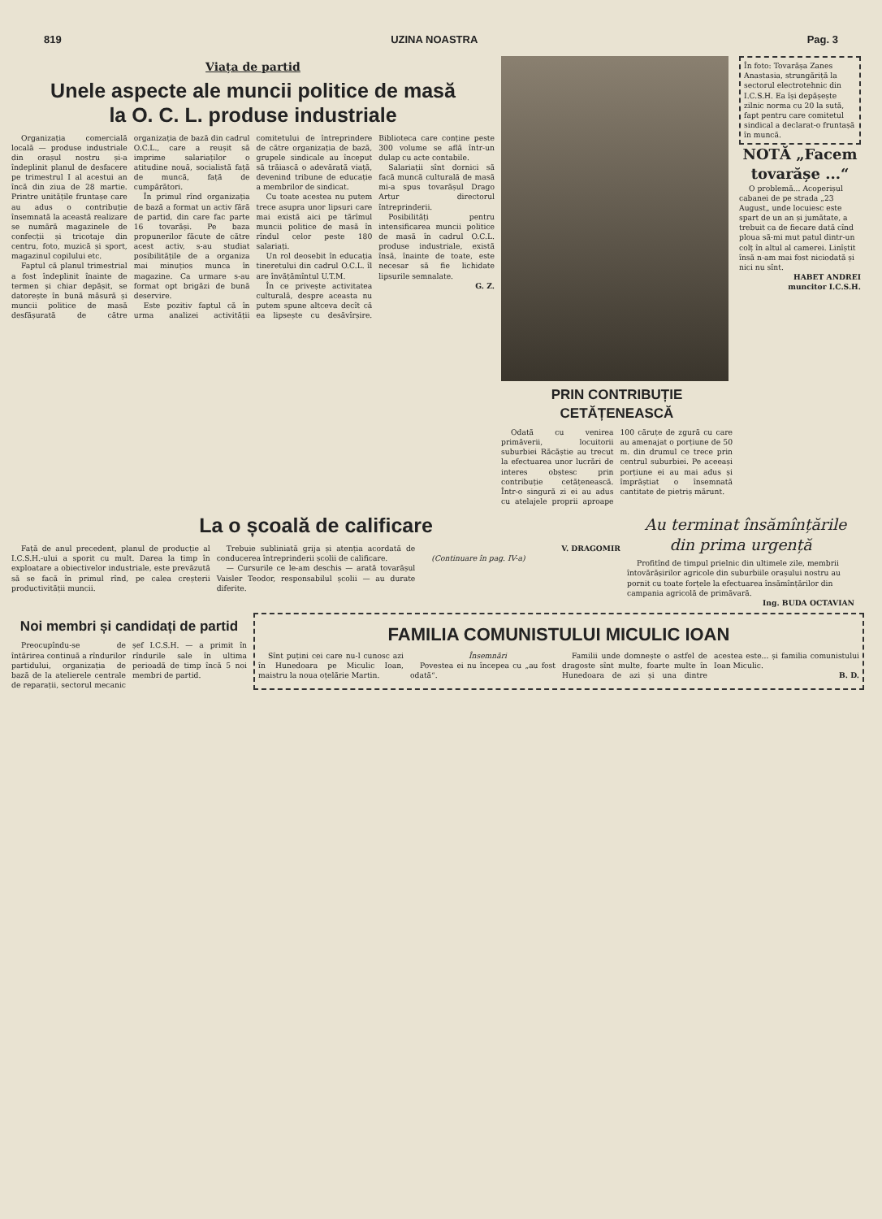819 UZINA NOASTRA Pag. 3
Viața de partid
Unele aspecte ale muncii politice de masă
la O. C. L. produse industriale
Organizația comercială locală — produse industriale din orașul nostru și-a îndeplinit planul de desfacere pe trimestrul I al acestui an încă din ziua de 28 martie. Printre unitățile fruntașe care au adus o contribuție însemnată la această realizare se numără magazinele de confecții și tricotaje din centru, foto, muzică și sport, magazinul copilului etc.
Faptul că planul trimestrial a fost îndeplinit înainte de termen și chiar depășit, se datorește în bună măsură și muncii politice de masă desfășurată de către organizația de bază din cadrul O.C.L., care a reușit să imprime salariaților o atitudine nouă, socialistă față de muncă, față de cumpărători.
În primul rînd organizația de bază a format un activ fără de partid, din care fac parte 16 tovarăși. Pe baza propunerilor făcute de către acest activ, s-au studiat posibilitățile de a organiza mai minuțios munca în magazine. Ca urmare s-au format opt brigăzi de bună deservire.
Este pozitiv faptul că în urma analizei activității comitetului de întreprindere de către organizația de bază, grupele sindicale au început să trăiască o adevărată viață, devenind tribune de educație a membrilor de sindicat.
Cu toate acestea nu putem trece asupra unor lipsuri care mai există aici pe tărîmul muncii politice de masă în rîndul celor peste 180 salariați.
Un rol deosebit în educația tineretului din cadrul O.C.L. îl are învățămîntul U.T.M.
În ce privește activitatea culturală, despre aceasta nu putem spune altceva decît că ea lipsește cu desăvîrșire. Biblioteca care conține peste 300 volume se află într-un dulap cu acte contabile.
Salariații sînt dornici să facă muncă culturală de masă mi-a spus tovarășul Drago Artur directorul întreprinderii.
Posibilități pentru intensificarea muncii politice de masă în cadrul O.C.L. produse industriale, există însă, înainte de toate, este necesar să fie lichidate lipsurile semnalate.
G. Z.
PRIN CONTRIBUȚIE CETĂȚENEASCĂ
Odată cu venirea primăverii, locuitorii suburbiei Răcăștie au trecut la efectuarea unor lucrări de interes obștesc prin contribuție cetățenească. Într-o singură zi ei au adus cu atelajele proprii aproape 100 căruțe de zgură cu care au amenajat o porțiune de 50 m. din drumul ce trece prin centrul suburbiei. Pe aceeași porțiune ei au mai adus și împrăștiat o însemnată cantitate de pietriș mărunt.
În foto: Tovarășa Zanes Anastasia, strungăriță la sectorul electrotehnic din I.C.S.H. Ea își depășește zilnic norma cu 20 la sută, fapt pentru care comitetul sindical a declarat-o fruntașă în muncă.
NOTĂ „Facem tovarășe ...“
O problemă... Acoperișul cabanei de pe strada „23 August„ unde locuiesc este spart de un an și jumătate, a trebuit ca de fiecare dată cînd ploua să-mi mut patul dintr-un colț în altul al camerei. Linîștit însă n-am mai fost niciodată și nici nu sînt.
HABET ANDREI
muncitor I.C.S.H.
La o școală de calificare
Față de anul precedent, planul de producție al I.C.S.H.-ului a sporit cu mult. Darea la timp în exploatare a obiectivelor industriale, este prevăzută să se facă în primul rînd, pe calea creșterii productivității muncii.
Trebuie subliniată grija și atenția acordată de conducerea întreprinderii școlii de calificare.
— Cursurile ce le-am deschis — arată tovarășul Vaisler Teodor, responsabilul școlii — au durate diferite.
V. DRAGOMIR
(Continuare în pag. IV-a)
Au terminat însămînțările din prima urgență
Profitînd de timpul prielnic din ultimele zile, membrii întovărășirilor agricole din suburbiile orașului nostru au pornit cu toate forțele la efectuarea însămînțărilor din campania agricolă de primăvară.
Ing. BUDA OCTAVIAN
Noi membri și candidați de partid
Preocupîndu-se de întărirea continuă a rîndurilor partidului, organizația de bază de la atelierele centrale de reparații, sectorul mecanic șef I.C.S.H. — a primit în rîndurile sale în ultima perioadă de timp încă 5 noi membri de partid.
FAMILIA COMUNISTULUI MICULIC IOAN
Sînt puțini cei care nu-l cunosc azi în Hunedoara pe Miculic Ioan, maistru la noua oțelărie Martin.
Însemnări
Povestea ei nu începea cu „au fost odată“.
Familii unde domnește o astfel de dragoste sînt multe, foarte multe în Hunedoara de azi și una dintre acestea este... și familia comunistului Ioan Miculic.
B. D.